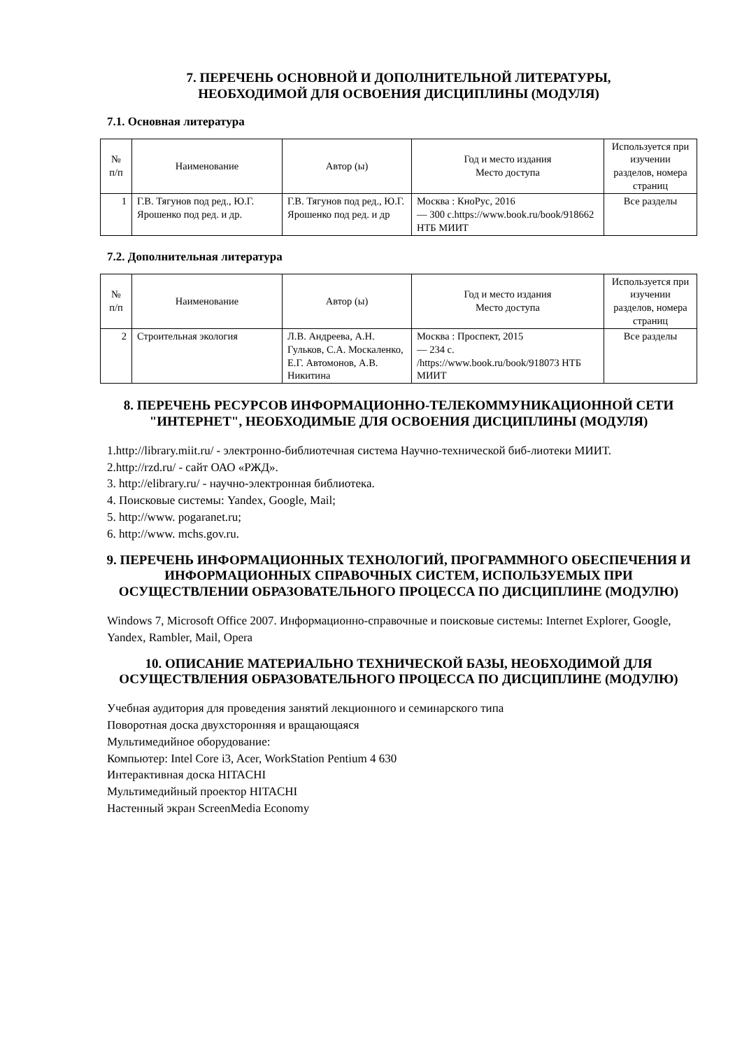7. ПЕРЕЧЕНЬ ОСНОВНОЙ И ДОПОЛНИТЕЛЬНОЙ ЛИТЕРАТУРЫ,
НЕОБХОДИМОЙ ДЛЯ ОСВОЕНИЯ ДИСЦИПЛИНЫ (МОДУЛЯ)
7.1. Основная литература
| № п/п | Наименование | Автор (ы) | Год и место издания Место доступа | Используется при изучении разделов, номера страниц |
| --- | --- | --- | --- | --- |
| 1 | Г.В. Тягунов под ред., Ю.Г. Ярошенко под ред. и др. | Г.В. Тягунов под ред., Ю.Г. Ярошенко под ред. и др | Москва : КноРус, 2016 — 300 с.https://www.book.ru/book/918662 НТБ МИИТ | Все разделы |
7.2. Дополнительная литература
| № п/п | Наименование | Автор (ы) | Год и место издания Место доступа | Используется при изучении разделов, номера страниц |
| --- | --- | --- | --- | --- |
| 2 | Строительная экология | Л.В. Андреева, А.Н. Гульков, С.А. Москаленко, Е.Г. Автомонов, А.В. Никитина | Москва : Проспект, 2015 — 234 с. /https://www.book.ru/book/918073 НТБ МИИТ | Все разделы |
8. ПЕРЕЧЕНЬ РЕСУРСОВ ИНФОРМАЦИОННО-ТЕЛЕКОММУНИКАЦИОННОЙ СЕТИ "ИНТЕРНЕТ", НЕОБХОДИМЫЕ ДЛЯ ОСВОЕНИЯ ДИСЦИПЛИНЫ (МОДУЛЯ)
1.http://library.miit.ru/ - электронно-библиотечная система Научно-технической биб-лиотеки МИИТ.
2.http://rzd.ru/ - сайт ОАО «РЖД».
3. http://elibrary.ru/ - научно-электронная библиотека.
4. Поисковые системы: Yandex, Google, Mail;
5. http://www. pogaranet.ru;
6. http://www. mchs.gov.ru.
9. ПЕРЕЧЕНЬ ИНФОРМАЦИОННЫХ ТЕХНОЛОГИЙ, ПРОГРАММНОГО ОБЕСПЕЧЕНИЯ И ИНФОРМАЦИОННЫХ СПРАВОЧНЫХ СИСТЕМ, ИСПОЛЬЗУЕМЫХ ПРИ ОСУЩЕСТВЛЕНИИ ОБРАЗОВАТЕЛЬНОГО ПРОЦЕССА ПО ДИСЦИПЛИНЕ (МОДУЛЮ)
Windows 7, Microsoft Office 2007. Информационно-справочные и поисковые системы: Internet Explorer, Google, Yandex, Rambler, Mail, Opera
10. ОПИСАНИЕ МАТЕРИАЛЬНО ТЕХНИЧЕСКОЙ БАЗЫ, НЕОБХОДИМОЙ ДЛЯ ОСУЩЕСТВЛЕНИЯ ОБРАЗОВАТЕЛЬНОГО ПРОЦЕССА ПО ДИСЦИПЛИНЕ (МОДУЛЮ)
Учебная аудитория для проведения занятий лекционного и семинарского типа
Поворотная доска двухсторонняя и вращающаяся
Мультимедийное оборудование:
Компьютер: Intel Core i3, Acer, WorkStation Pentium 4 630
Интерактивная доска HITACHI
Мультимедийный проектор HITACHI
Настенный экран ScreenMedia Economy